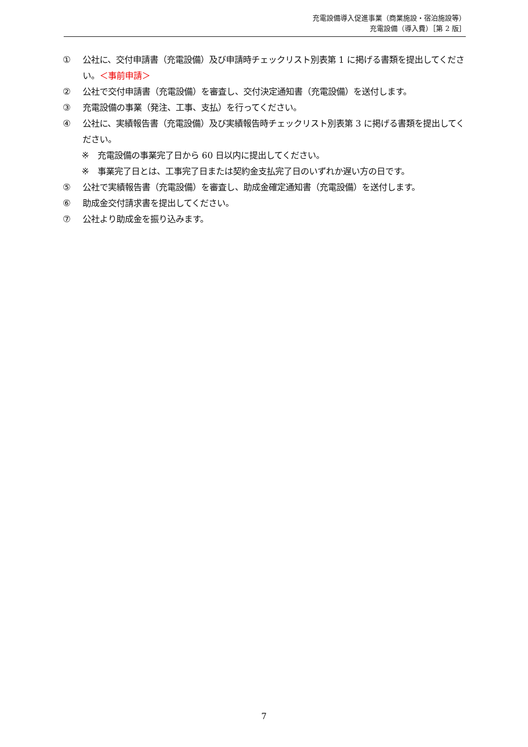充電設備導入促進事業（商業施設・宿泊施設等）
充電設備（導入費）［第 2 版］
① 公社に、交付申請書（充電設備）及び申請時チェックリスト別表第 1 に掲げる書類を提出してください。＜事前申請＞
② 公社で交付申請書（充電設備）を審査し、交付決定通知書（充電設備）を送付します。
③ 充電設備の事業（発注、工事、支払）を行ってください。
④ 公社に、実績報告書（充電設備）及び実績報告時チェックリスト別表第 3 に掲げる書類を提出してください。
※ 充電設備の事業完了日から 60 日以内に提出してください。
※ 事業完了日とは、工事完了日または契約金支払完了日のいずれか遅い方の日です。
⑤ 公社で実績報告書（充電設備）を審査し、助成金確定通知書（充電設備）を送付します。
⑥ 助成金交付請求書を提出してください。
⑦ 公社より助成金を振り込みます。
7